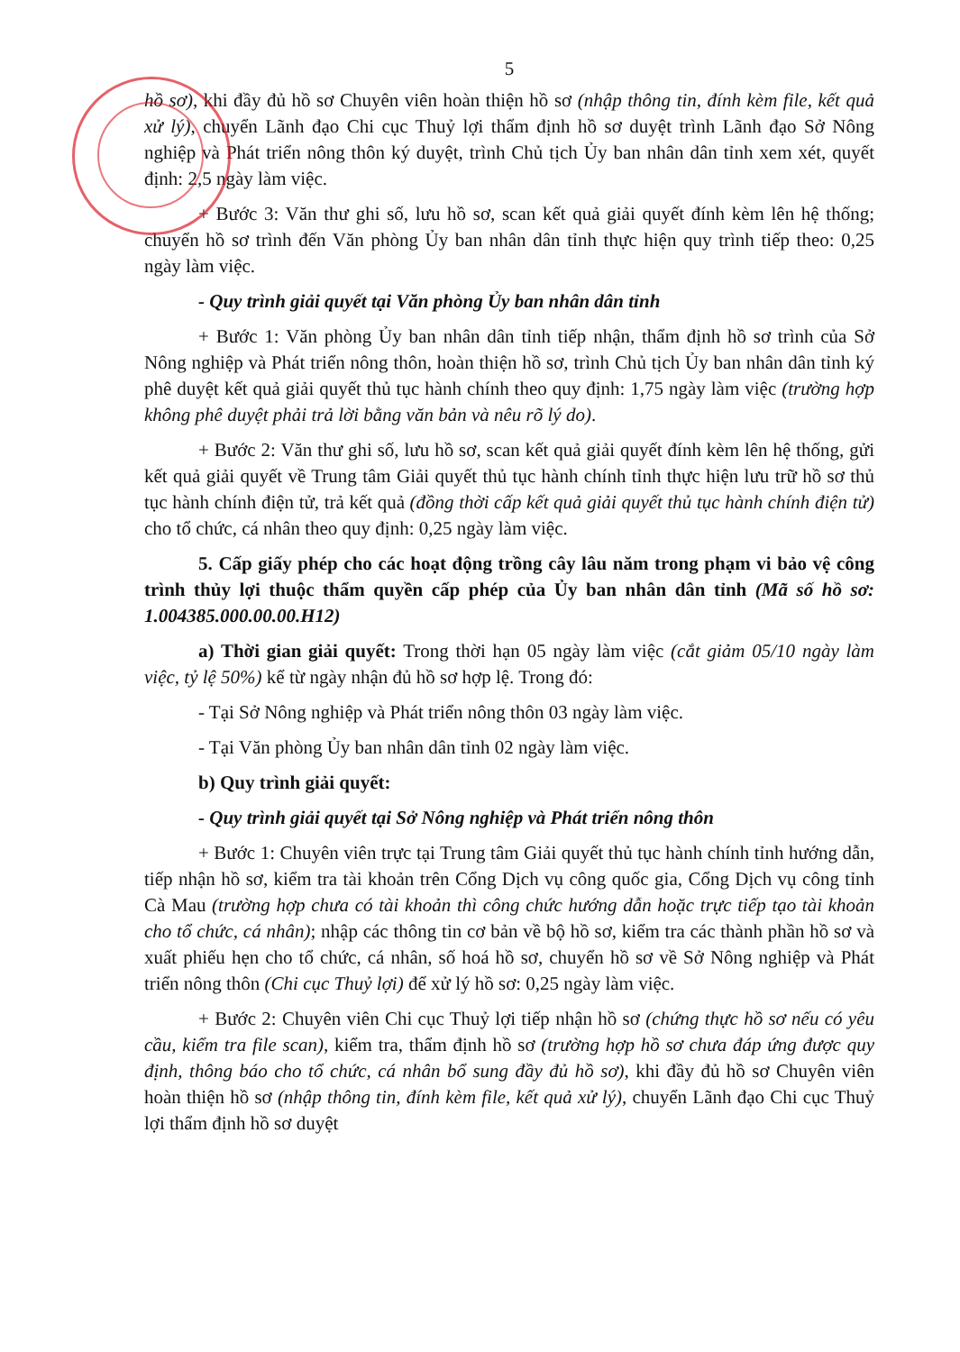5
hồ sơ), khi đầy đủ hồ sơ Chuyên viên hoàn thiện hồ sơ (nhập thông tin, đính kèm file, kết quả xử lý), chuyển Lãnh đạo Chi cục Thuỷ lợi thẩm định hồ sơ duyệt trình Lãnh đạo Sở Nông nghiệp và Phát triển nông thôn ký duyệt, trình Chủ tịch Ủy ban nhân dân tỉnh xem xét, quyết định: 2,5 ngày làm việc.
+ Bước 3: Văn thư ghi số, lưu hồ sơ, scan kết quả giải quyết đính kèm lên hệ thống; chuyển hồ sơ trình đến Văn phòng Ủy ban nhân dân tỉnh thực hiện quy trình tiếp theo: 0,25 ngày làm việc.
- Quy trình giải quyết tại Văn phòng Ủy ban nhân dân tỉnh
+ Bước 1: Văn phòng Ủy ban nhân dân tỉnh tiếp nhận, thẩm định hồ sơ trình của Sở Nông nghiệp và Phát triển nông thôn, hoàn thiện hồ sơ, trình Chủ tịch Ủy ban nhân dân tỉnh ký phê duyệt kết quả giải quyết thủ tục hành chính theo quy định: 1,75 ngày làm việc (trường hợp không phê duyệt phải trả lời bằng văn bản và nêu rõ lý do).
+ Bước 2: Văn thư ghi số, lưu hồ sơ, scan kết quả giải quyết đính kèm lên hệ thống, gửi kết quả giải quyết về Trung tâm Giải quyết thủ tục hành chính tỉnh thực hiện lưu trữ hồ sơ thủ tục hành chính điện tử, trả kết quả (đồng thời cấp kết quả giải quyết thủ tục hành chính điện tử) cho tổ chức, cá nhân theo quy định: 0,25 ngày làm việc.
5. Cấp giấy phép cho các hoạt động trồng cây lâu năm trong phạm vi bảo vệ công trình thủy lợi thuộc thẩm quyền cấp phép của Ủy ban nhân dân tỉnh (Mã số hồ sơ: 1.004385.000.00.00.H12)
a) Thời gian giải quyết: Trong thời hạn 05 ngày làm việc (cắt giảm 05/10 ngày làm việc, tỷ lệ 50%) kể từ ngày nhận đủ hồ sơ hợp lệ. Trong đó:
- Tại Sở Nông nghiệp và Phát triển nông thôn 03 ngày làm việc.
- Tại Văn phòng Ủy ban nhân dân tỉnh 02 ngày làm việc.
b) Quy trình giải quyết:
- Quy trình giải quyết tại Sở Nông nghiệp và Phát triển nông thôn
+ Bước 1: Chuyên viên trực tại Trung tâm Giải quyết thủ tục hành chính tỉnh hướng dẫn, tiếp nhận hồ sơ, kiểm tra tài khoản trên Cổng Dịch vụ công quốc gia, Cổng Dịch vụ công tỉnh Cà Mau (trường hợp chưa có tài khoản thì công chức hướng dẫn hoặc trực tiếp tạo tài khoản cho tổ chức, cá nhân); nhập các thông tin cơ bản về bộ hồ sơ, kiểm tra các thành phần hồ sơ và xuất phiếu hẹn cho tổ chức, cá nhân, số hoá hồ sơ, chuyển hồ sơ về Sở Nông nghiệp và Phát triển nông thôn (Chi cục Thuỷ lợi) để xử lý hồ sơ: 0,25 ngày làm việc.
+ Bước 2: Chuyên viên Chi cục Thuỷ lợi tiếp nhận hồ sơ (chứng thực hồ sơ nếu có yêu cầu, kiểm tra file scan), kiểm tra, thẩm định hồ sơ (trường hợp hồ sơ chưa đáp ứng được quy định, thông báo cho tổ chức, cá nhân bổ sung đầy đủ hồ sơ), khi đầy đủ hồ sơ Chuyên viên hoàn thiện hồ sơ (nhập thông tin, đính kèm file, kết quả xử lý), chuyển Lãnh đạo Chi cục Thuỷ lợi thẩm định hồ sơ duyệt